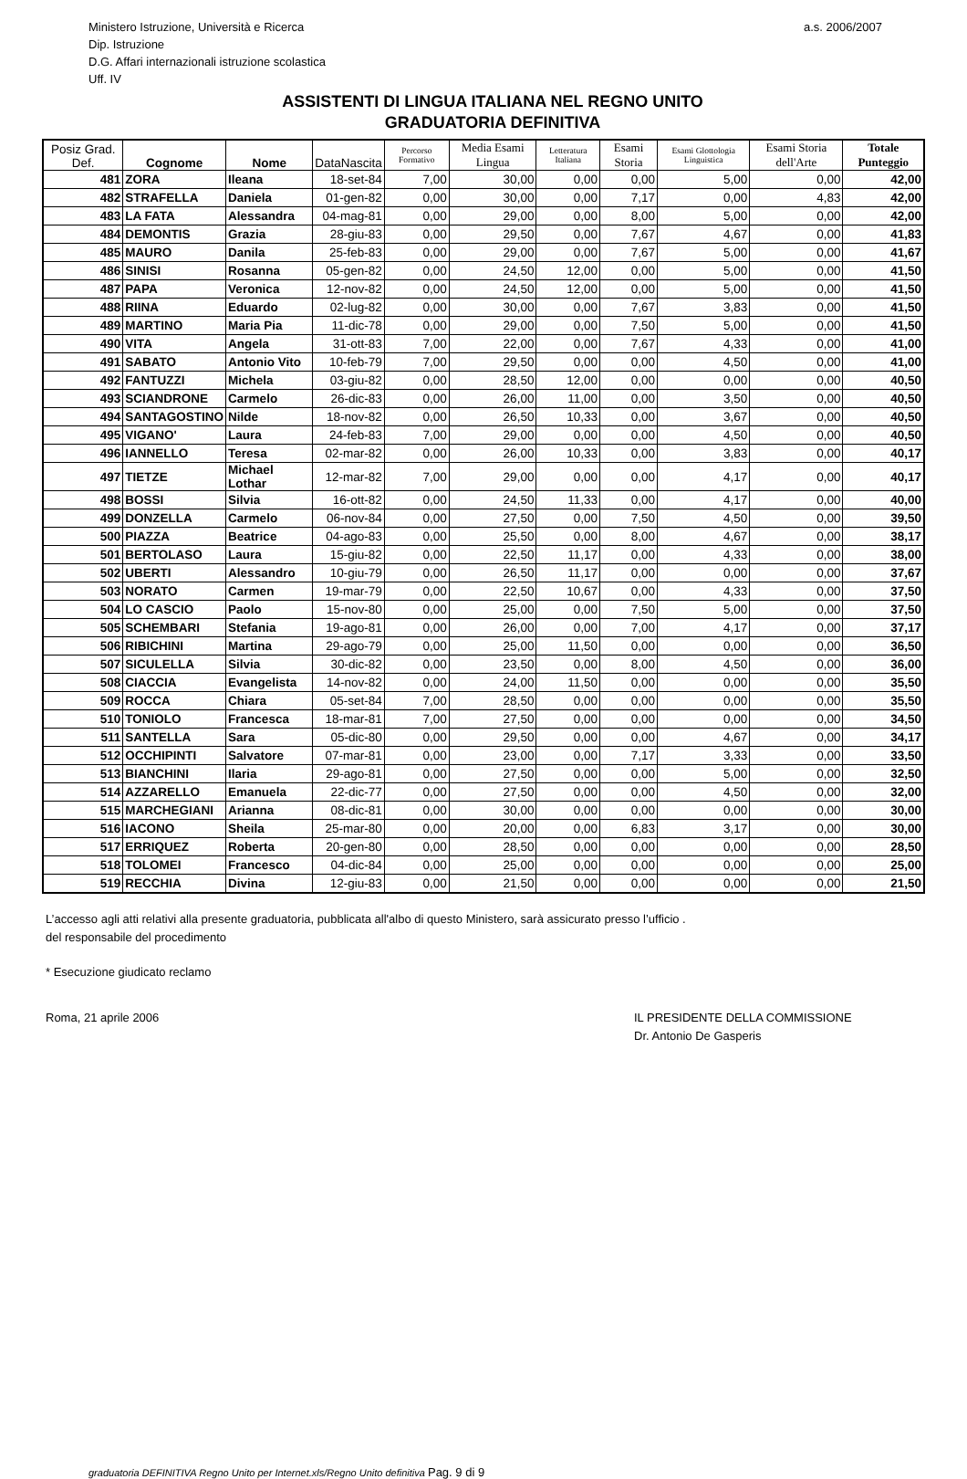Ministero Istruzione, Università e Ricerca
Dip. Istruzione
D.G. Affari internazionali istruzione scolastica
Uff. IV
a.s. 2006/2007
ASSISTENTI DI LINGUA ITALIANA NEL REGNO UNITO
GRADUATORIA DEFINITIVA
| Posiz Grad. Def. | Cognome | Nome | DataNascita | Percorso Formativo | Media Esami Lingua | Letteratura Italiana | Esami Storia | Esami Glottologia Linguistica | Esami Storia dell'Arte | Totale Punteggio |
| --- | --- | --- | --- | --- | --- | --- | --- | --- | --- | --- |
| 481 | ZORA | Ileana | 18-set-84 | 7,00 | 30,00 | 0,00 | 0,00 | 5,00 | 0,00 | 42,00 |
| 482 | STRAFELLA | Daniela | 01-gen-82 | 0,00 | 30,00 | 0,00 | 7,17 | 0,00 | 4,83 | 42,00 |
| 483 | LA FATA | Alessandra | 04-mag-81 | 0,00 | 29,00 | 0,00 | 8,00 | 5,00 | 0,00 | 42,00 |
| 484 | DEMONTIS | Grazia | 28-giu-83 | 0,00 | 29,50 | 0,00 | 7,67 | 4,67 | 0,00 | 41,83 |
| 485 | MAURO | Danila | 25-feb-83 | 0,00 | 29,00 | 0,00 | 7,67 | 5,00 | 0,00 | 41,67 |
| 486 | SINISI | Rosanna | 05-gen-82 | 0,00 | 24,50 | 12,00 | 0,00 | 5,00 | 0,00 | 41,50 |
| 487 | PAPA | Veronica | 12-nov-82 | 0,00 | 24,50 | 12,00 | 0,00 | 5,00 | 0,00 | 41,50 |
| 488 | RIINA | Eduardo | 02-lug-82 | 0,00 | 30,00 | 0,00 | 7,67 | 3,83 | 0,00 | 41,50 |
| 489 | MARTINO | Maria Pia | 11-dic-78 | 0,00 | 29,00 | 0,00 | 7,50 | 5,00 | 0,00 | 41,50 |
| 490 | VITA | Angela | 31-ott-83 | 7,00 | 22,00 | 0,00 | 7,67 | 4,33 | 0,00 | 41,00 |
| 491 | SABATO | Antonio Vito | 10-feb-79 | 7,00 | 29,50 | 0,00 | 0,00 | 4,50 | 0,00 | 41,00 |
| 492 | FANTUZZI | Michela | 03-giu-82 | 0,00 | 28,50 | 12,00 | 0,00 | 0,00 | 0,00 | 40,50 |
| 493 | SCIANDRONE | Carmelo | 26-dic-83 | 0,00 | 26,00 | 11,00 | 0,00 | 3,50 | 0,00 | 40,50 |
| 494 | SANTAGOSTINO | Nilde | 18-nov-82 | 0,00 | 26,50 | 10,33 | 0,00 | 3,67 | 0,00 | 40,50 |
| 495 | VIGANO' | Laura | 24-feb-83 | 7,00 | 29,00 | 0,00 | 0,00 | 4,50 | 0,00 | 40,50 |
| 496 | IANNELLO | Teresa | 02-mar-82 | 0,00 | 26,00 | 10,33 | 0,00 | 3,83 | 0,00 | 40,17 |
| 497 | TIETZE | Michael Lothar | 12-mar-82 | 7,00 | 29,00 | 0,00 | 0,00 | 4,17 | 0,00 | 40,17 |
| 498 | BOSSI | Silvia | 16-ott-82 | 0,00 | 24,50 | 11,33 | 0,00 | 4,17 | 0,00 | 40,00 |
| 499 | DONZELLA | Carmelo | 06-nov-84 | 0,00 | 27,50 | 0,00 | 7,50 | 4,50 | 0,00 | 39,50 |
| 500 | PIAZZA | Beatrice | 04-ago-83 | 0,00 | 25,50 | 0,00 | 8,00 | 4,67 | 0,00 | 38,17 |
| 501 | BERTOLASO | Laura | 15-giu-82 | 0,00 | 22,50 | 11,17 | 0,00 | 4,33 | 0,00 | 38,00 |
| 502 | UBERTI | Alessandro | 10-giu-79 | 0,00 | 26,50 | 11,17 | 0,00 | 0,00 | 0,00 | 37,67 |
| 503 | NORATO | Carmen | 19-mar-79 | 0,00 | 22,50 | 10,67 | 0,00 | 4,33 | 0,00 | 37,50 |
| 504 | LO CASCIO | Paolo | 15-nov-80 | 0,00 | 25,00 | 0,00 | 7,50 | 5,00 | 0,00 | 37,50 |
| 505 | SCHEMBARI | Stefania | 19-ago-81 | 0,00 | 26,00 | 0,00 | 7,00 | 4,17 | 0,00 | 37,17 |
| 506 | RIBICHINI | Martina | 29-ago-79 | 0,00 | 25,00 | 11,50 | 0,00 | 0,00 | 0,00 | 36,50 |
| 507 | SICULELLA | Silvia | 30-dic-82 | 0,00 | 23,50 | 0,00 | 8,00 | 4,50 | 0,00 | 36,00 |
| 508 | CIACCIA | Evangelista | 14-nov-82 | 0,00 | 24,00 | 11,50 | 0,00 | 0,00 | 0,00 | 35,50 |
| 509 | ROCCA | Chiara | 05-set-84 | 7,00 | 28,50 | 0,00 | 0,00 | 0,00 | 0,00 | 35,50 |
| 510 | TONIOLO | Francesca | 18-mar-81 | 7,00 | 27,50 | 0,00 | 0,00 | 0,00 | 0,00 | 34,50 |
| 511 | SANTELLA | Sara | 05-dic-80 | 0,00 | 29,50 | 0,00 | 0,00 | 4,67 | 0,00 | 34,17 |
| 512 | OCCHIPINTI | Salvatore | 07-mar-81 | 0,00 | 23,00 | 0,00 | 7,17 | 3,33 | 0,00 | 33,50 |
| 513 | BIANCHINI | Ilaria | 29-ago-81 | 0,00 | 27,50 | 0,00 | 0,00 | 5,00 | 0,00 | 32,50 |
| 514 | AZZARELLO | Emanuela | 22-dic-77 | 0,00 | 27,50 | 0,00 | 0,00 | 4,50 | 0,00 | 32,00 |
| 515 | MARCHEGIANI | Arianna | 08-dic-81 | 0,00 | 30,00 | 0,00 | 0,00 | 0,00 | 0,00 | 30,00 |
| 516 | IACONO | Sheila | 25-mar-80 | 0,00 | 20,00 | 0,00 | 6,83 | 3,17 | 0,00 | 30,00 |
| 517 | ERRIQUEZ | Roberta | 20-gen-80 | 0,00 | 28,50 | 0,00 | 0,00 | 0,00 | 0,00 | 28,50 |
| 518 | TOLOMEI | Francesco | 04-dic-84 | 0,00 | 25,00 | 0,00 | 0,00 | 0,00 | 0,00 | 25,00 |
| 519 | RECCHIA | Divina | 12-giu-83 | 0,00 | 21,50 | 0,00 | 0,00 | 0,00 | 0,00 | 21,50 |
L’accesso agli atti relativi alla presente graduatoria, pubblicata all'albo di questo Ministero, sarà assicurato presso l’ufficio .
del responsabile del procedimento
* Esecuzione giudicato reclamo
Roma, 21 aprile 2006 IL PRESIDENTE DELLA COMMISSIONE
Dr. Antonio De Gasperis
graduatoria DEFINITIVA Regno Unito per Internet.xls/Regno Unito definitiva Pag. 9 di 9